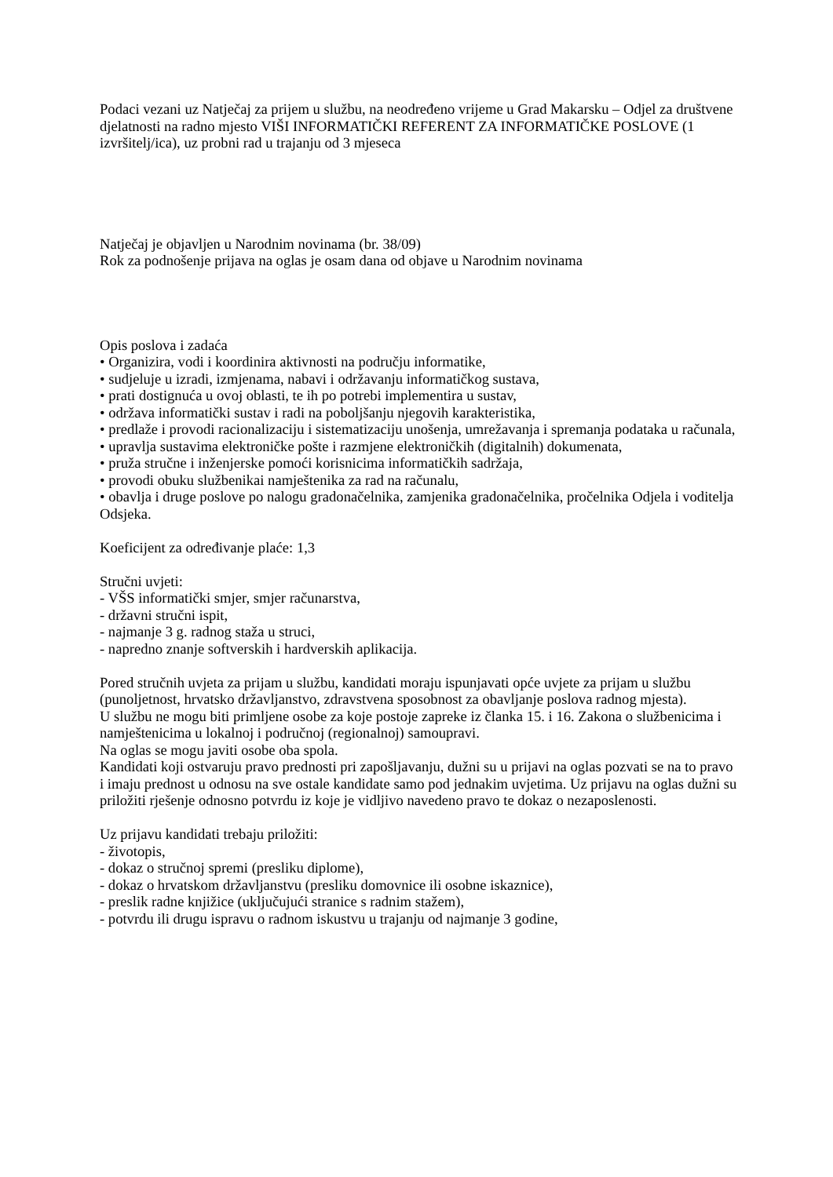Podaci vezani uz Natječaj za prijem u službu, na neodređeno vrijeme u Grad Makarsku – Odjel za društvene djelatnosti na radno mjesto VIŠI INFORMATIČKI REFERENT ZA INFORMATIČKE POSLOVE (1 izvršitelj/ica), uz probni rad u trajanju od 3 mjeseca
Natječaj je objavljen u Narodnim novinama (br. 38/09)
Rok za podnošenje prijava na oglas je osam dana od objave u Narodnim novinama
Opis poslova i zadaća
• Organizira, vodi i koordinira aktivnosti na području informatike,
• sudjeluje u izradi, izmjenama, nabavi i održavanju informatičkog sustava,
• prati dostignuća u ovoj oblasti, te ih po potrebi implementira u sustav,
• održava informatički sustav i radi na poboljšanju njegovih karakteristika,
• predlaže i provodi racionalizaciju i sistematizaciju unošenja, umrežavanja i spremanja podataka u računala,
• upravlja sustavima elektroničke pošte i razmjene elektroničkih (digitalnih) dokumenata,
• pruža stručne i inženjerske pomoći korisnicima informatičkih sadržaja,
• provodi obuku službenikai namještenika za rad na računalu,
• obavlja i druge poslove po nalogu gradonačelnika, zamjenika gradonačelnika, pročelnika Odjela i voditelja Odsjeka.
Koeficijent za određivanje plaće: 1,3
Stručni uvjeti:
- VŠS informatički smjer, smjer računarstva,
- državni stručni ispit,
- najmanje 3 g. radnog staža u struci,
- napredno znanje softverskih i hardverskih aplikacija.
Pored stručnih uvjeta za prijam u službu, kandidati moraju ispunjavati opće uvjete za prijam u službu (punoljetnost, hrvatsko državljanstvo, zdravstvena sposobnost za obavljanje poslova radnog mjesta).
U službu ne mogu biti primljene osobe za koje postoje zapreke iz članka 15. i 16. Zakona o službenicima i namještenicima u lokalnoj i područnoj (regionalnoj) samoupravi.
Na oglas se mogu javiti osobe oba spola.
Kandidati koji ostvaruju pravo prednosti pri zapošljavanju, dužni su u prijavi na oglas pozvati se na to pravo i imaju prednost u odnosu na sve ostale kandidate samo pod jednakim uvjetima. Uz prijavu na oglas dužni su priložiti rješenje odnosno potvrdu iz koje je vidljivo navedeno pravo te dokaz o nezaposlenosti.
Uz prijavu kandidati trebaju priložiti:
- životopis,
- dokaz o stručnoj spremi (presliku diplome),
- dokaz o hrvatskom državljanstvu (presliku domovnice ili osobne iskaznice),
- preslik radne knjižice (uključujući stranice s radnim stažem),
- potvrdu ili drugu ispravu o radnom iskustvu u trajanju od najmanje 3 godine,